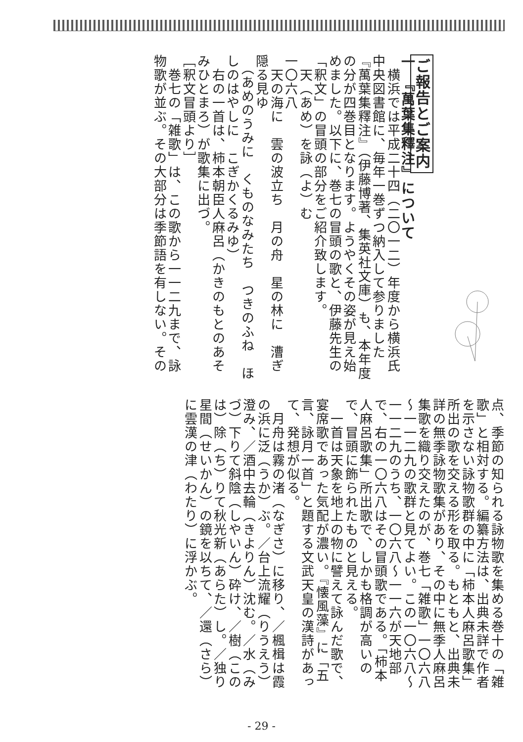ご報告とご案内
一　『萬葉集釋注』について
　横浜では平成二十四（二〇一二）年度から横浜氏中央図書館に、毎年一巻ずつ納入して参りました『萬葉集釋注』（伊藤博著、集英社文庫）も、本年度の分が四巻目となります。ようやくその姿が見え始めました。以下に、巻七の冒頭の歌と、伊藤先生の「釈文」の冒頭の部分をご紹介致します。
　天（あめ）を詠（よ）む
一〇六八
　天の海に　雲の波立ち　月の舟　星の林に　漕ぎ隠る見ゆ
　（あめのうみに　くものなみたち　つきのふね　ほしのはやしに　こぎかくるみゆ）
　右の一首は、柿本朝臣人麻呂（かきのもとのあそみひとまろ）が歌集に出づ。
［釈文冒頭より］
　巻七の「雑歌」は、この歌から一一二九まで、詠物歌が並ぶ。その大部分は季節語を有しない。その
点、季節の知られる詠物歌を集める巻十の「雑歌」と相対する。編纂方法は、出典未詳で作者を示さない詠物歌群の中に「柿本人麻呂歌集」所出の歌を交える形を取る。もともと、出典未詳の無季詠物歌集があり、その中に無季人麻呂集歌を織り交えたのが、巻七「雑歌」一〇六八～一一二九の歌群と見てよい。この一〇六八～一一二九のうち、一〇六八～一一六が天地部で、右の一〇六八はその冒頭歌である。「柿本人麻呂歌集」所出歌で、しかも格調が高いので、冒頭に飾られたものと見える。
　一首は天象を地上の物に譬えて詠んだ歌で、宴席歌であった気配が濃い。『懐風藻』に「五言、詠月一首」と題する文武天皇の漢詩があって、発想が似る。
　月舟は霧の渚（なぎさ）に移り、／楓楫は霞の浜に泛（うか）ぶ。／台上流耀（りうえう）澄み、／酒中去輪（きよりん）沈む。／水（みづ）下りて斜陰（しやいん）砕け、／樹（このは）除（ち）りて秋光新（あらた）し。／独り星間（せいかん）の鏡を以ちて、／還（さら）に雲漢の津（わたり）に浮かぶ。
- 29 -